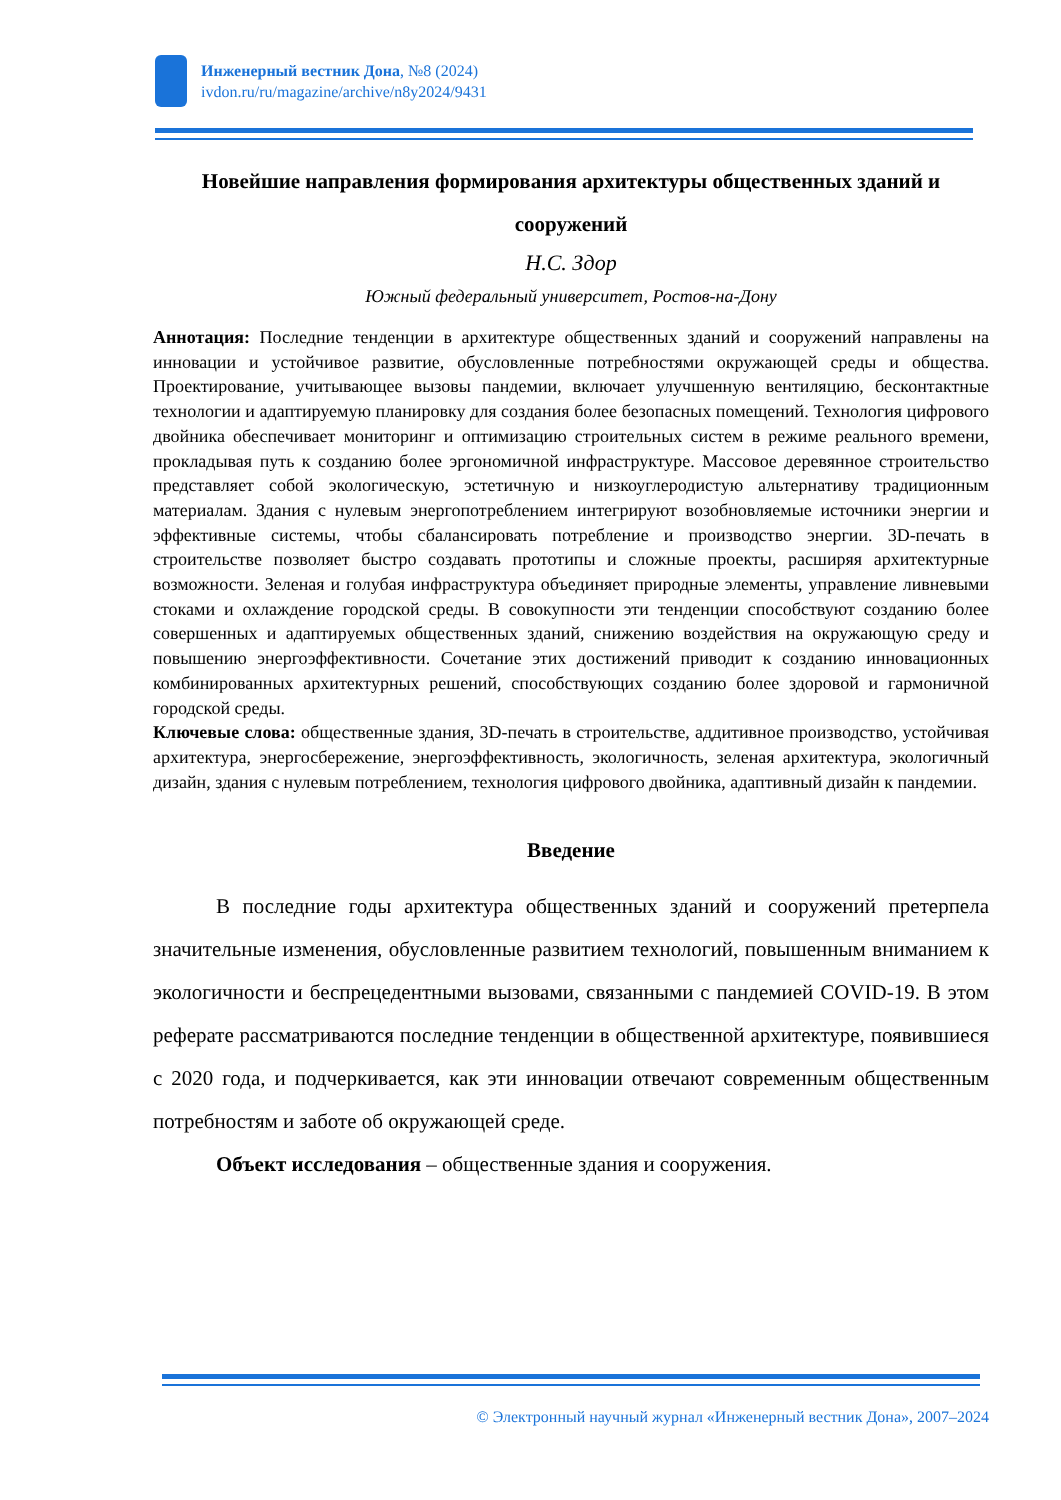Инженерный вестник Дона, №8 (2024)
ivdon.ru/ru/magazine/archive/n8y2024/9431
Новейшие направления формирования архитектуры общественных зданий и сооружений
Н.С. Здор
Южный федеральный университет, Ростов-на-Дону
Аннотация: Последние тенденции в архитектуре общественных зданий и сооружений направлены на инновации и устойчивое развитие, обусловленные потребностями окружающей среды и общества. Проектирование, учитывающее вызовы пандемии, включает улучшенную вентиляцию, бесконтактные технологии и адаптируемую планировку для создания более безопасных помещений. Технология цифрового двойника обеспечивает мониторинг и оптимизацию строительных систем в режиме реального времени, прокладывая путь к созданию более эргономичной инфраструктуре. Массовое деревянное строительство представляет собой экологическую, эстетичную и низкоуглеродистую альтернативу традиционным материалам. Здания с нулевым энергопотреблением интегрируют возобновляемые источники энергии и эффективные системы, чтобы сбалансировать потребление и производство энергии. 3D-печать в строительстве позволяет быстро создавать прототипы и сложные проекты, расширяя архитектурные возможности. Зеленая и голубая инфраструктура объединяет природные элементы, управление ливневыми стоками и охлаждение городской среды. В совокупности эти тенденции способствуют созданию более совершенных и адаптируемых общественных зданий, снижению воздействия на окружающую среду и повышению энергоэффективности. Сочетание этих достижений приводит к созданию инновационных комбинированных архитектурных решений, способствующих созданию более здоровой и гармоничной городской среды.
Ключевые слова: общественные здания, 3D-печать в строительстве, аддитивное производство, устойчивая архитектура, энергосбережение, энергоэффективность, экологичность, зеленая архитектура, экологичный дизайн, здания с нулевым потреблением, технология цифрового двойника, адаптивный дизайн к пандемии.
Введение
В последние годы архитектура общественных зданий и сооружений претерпела значительные изменения, обусловленные развитием технологий, повышенным вниманием к экологичности и беспрецедентными вызовами, связанными с пандемией COVID-19. В этом реферате рассматриваются последние тенденции в общественной архитектуре, появившиеся с 2020 года, и подчеркивается, как эти инновации отвечают современным общественным потребностям и заботе об окружающей среде.
Объект исследования – общественные здания и сооружения.
© Электронный научный журнал «Инженерный вестник Дона», 2007–2024